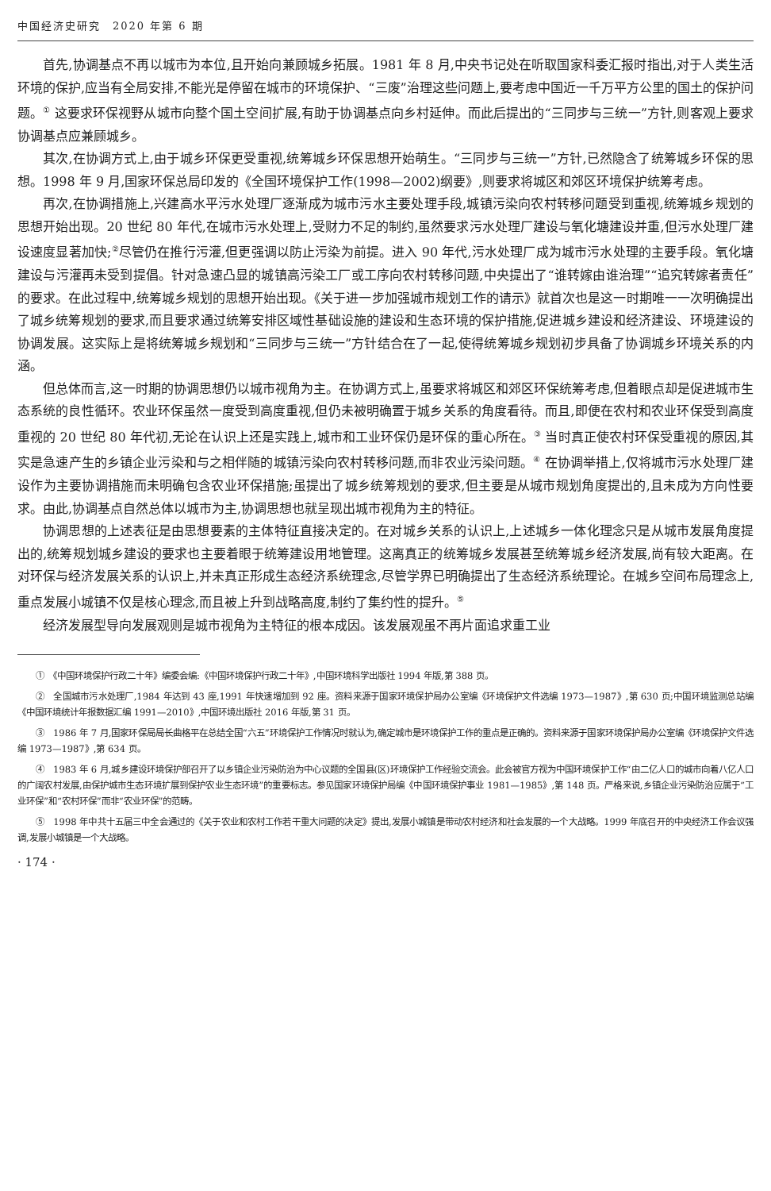中国经济史研究　2020 年第 6 期
首先,协调基点不再以城市为本位,且开始向兼顾城乡拓展。1981 年 8 月,中央书记处在听取国家科委汇报时指出,对于人类生活环境的保护,应当有全局安排,不能光是停留在城市的环境保护、“三废”治理这些问题上,要考虑中国近一千万平方公里的国土的保护问题。<sup>①</sup> 这要求环保视野从城市向整个国土空间扩展,有助于协调基点向乡村延伸。而此后提出的“三同步与三统一”方针,则客观上要求协调基点应兼顾城乡。
其次,在协调方式上,由于城乡环保更受重视,统筹城乡环保思想开始萌生。“三同步与三统一”方针,已然隐含了统筹城乡环保的思想。1998 年 9 月,国家环保总局印发的《全国环境保护工作(1998—2002)纲要》,则要求将城区和郊区环境保护统筹考虑。
再次,在协调措施上,兴建高水平污水处理厂逐渐成为城市污水主要处理手段,城镇污染向农村转移问题受到重视,统筹城乡规划的思想开始出现。20 世纪 80 年代,在城市污水处理上,受财力不足的制约,虽然要求污水处理厂建设与氧化塘建设并重,但污水处理厂建设速度显著加快;<sup>②</sup>尽管仍在推行污灌,但更强调以防止污染为前提。进入 90 年代,污水处理厂成为城市污水处理的主要手段。氧化塘建设与污灌再未受到提倡。针对急速凸显的城镇高污染工厂或工序向农村转移问题,中央提出了“谁转嫁由谁治理”“追究转嫁者责任”的要求。在此过程中,统筹城乡规划的思想开始出现。《关于进一步加强城市规划工作的请示》就首次也是这一时期唯一一次明确提出了城乡统筹规划的要求,而且要求通过统筹安排区域性基础设施的建设和生态环境的保护措施,促进城乡建设和经济建设、环境建设的协调发展。这实际上是将统筹城乡规划和“三同步与三统一”方针结合在了一起,使得统筹城乡规划初步具备了协调城乡环境关系的内涵。
但总体而言,这一时期的协调思想仍以城市视角为主。在协调方式上,虽要求将城区和郊区环保统筹考虑,但着眼点却是促进城市生态系统的良性循环。农业环保虽然一度受到高度重视,但仍未被明确置于城乡关系的角度看待。而且,即便在农村和农业环保受到高度重视的 20 世纪 80 年代初,无论在认识上还是实践上,城市和工业环保仍是环保的重心所在。<sup>③</sup> 当时真正使农村环保受重视的原因,其实是急速产生的乡镇企业污染和与之相伴随的城镇污染向农村转移问题,而非农业污染问题。<sup>④</sup> 在协调举措上,仅将城市污水处理厂建设作为主要协调措施而未明确包含农业环保措施;虽提出了城乡统筹规划的要求,但主要是从城市规划角度提出的,且未成为方向性要求。由此,协调基点自然总体以城市为主,协调思想也就呈现出城市视角为主的特征。
协调思想的上述表征是由思想要素的主体特征直接决定的。在对城乡关系的认识上,上述城乡一体化理念只是从城市发展角度提出的,统筹规划城乡建设的要求也主要着眼于统筹建设用地管理。这离真正的统筹城乡发展甚至统筹城乡经济发展,尚有较大距离。在对环保与经济发展关系的认识上,并未真正形成生态经济系统理念,尽管学界已明确提出了生态经济系统理论。在城乡空间布局理念上,重点发展小城镇不仅是核心理念,而且被上升到战略高度,制约了集约性的提升。<sup>⑤</sup>
经济发展型导向发展观则是城市视角为主特征的根本成因。该发展观虽不再片面追求重工业
①　《中国环境保护行政二十年》编委会编:《中国环境保护行政二十年》,中国环境科学出版社 1994 年版,第 388 页。
②　全国城市污水处理厂,1984 年达到 43 座,1991 年快速增加到 92 座。资料来源于国家环境保护局办公室编《环境保护文件选编 1973—1987》,第 630 页;中国环境监测总站编《中国环境统计年报数据汇编 1991—2010》,中国环境出版社 2016 年版,第 31 页。
③　1986 年 7 月,国家环保局局长曲格平在总结全国“六五”环境保护工作情况时就认为,确定城市是环境保护工作的重点是正确的。资料来源于国家环境保护局办公室编《环境保护文件选编 1973—1987》,第 634 页。
④　1983 年 6 月,城乡建设环境保护部召开了以乡镇企业污染防治为中心议题的全国县(区)环境保护工作经验交流会。此会被官方视为中国环境保护工作“由二亿人口的城市向着八亿人口的广阔农村发展,由保护城市生态环境扩展到保护农业生态环境”的重要标志。参见国家环境保护局编《中国环境保护事业 1981—1985》,第 148 页。严格来说,乡镇企业污染防治应属于“工业环保”和“农村环保”而非“农业环保”的范畴。
⑤　1998 年中共十五届三中全会通过的《关于农业和农村工作若干重大问题的决定》提出,发展小城镇是带动农村经济和社会发展的一个大战略。1999 年底召开的中央经济工作会议强调,发展小城镇是一个大战略。
· 174 ·